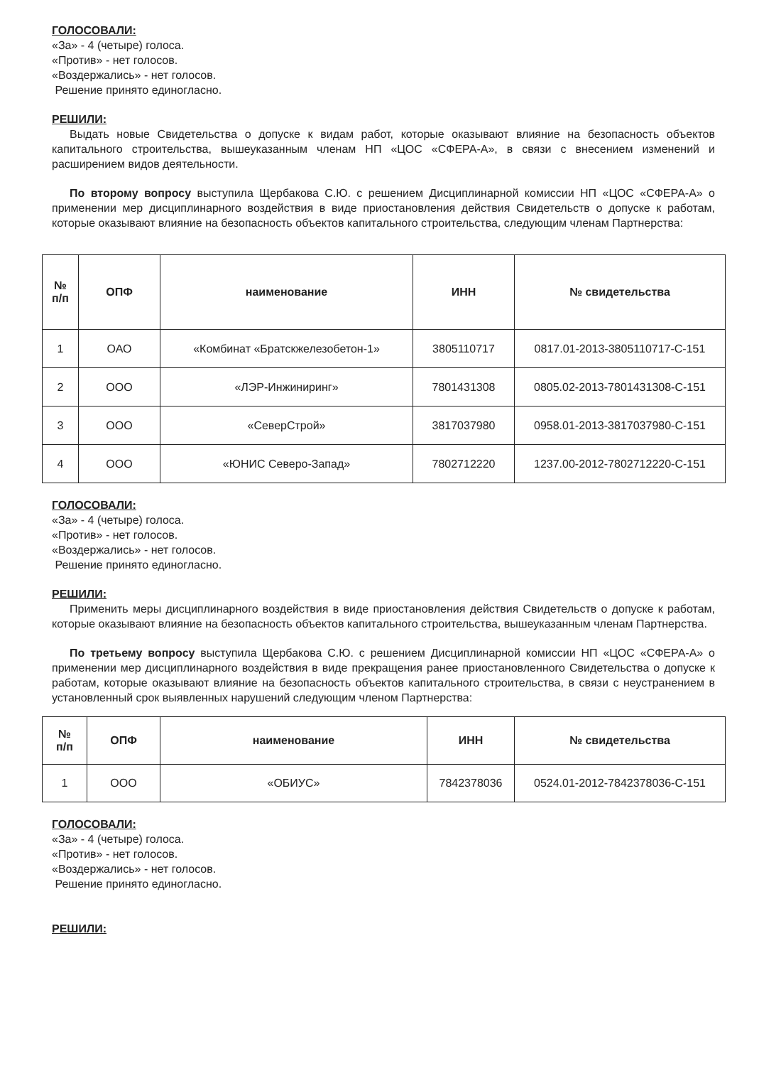ГОЛОСОВАЛИ:
«За» - 4 (четыре) голоса.
«Против» - нет голосов.
«Воздержались» - нет голосов.
Решение принято единогласно.
РЕШИЛИ:
Выдать новые Свидетельства о допуске к видам работ, которые оказывают влияние на безопасность объектов капитального строительства, вышеуказанным членам НП «ЦОС «СФЕРА-А», в связи с внесением изменений и расширением видов деятельности.
По второму вопросу выступила Щербакова С.Ю. с решением Дисциплинарной комиссии НП «ЦОС «СФЕРА-А» о применении мер дисциплинарного воздействия в виде приостановления действия Свидетельств о допуске к работам, которые оказывают влияние на безопасность объектов капитального строительства, следующим членам Партнерства:
| № п/п | ОПФ | наименование | ИНН | № свидетельства |
| --- | --- | --- | --- | --- |
| 1 | ОАО | «Комбинат «Братскжелезобетон-1» | 3805110717 | 0817.01-2013-3805110717-С-151 |
| 2 | ООО | «ЛЭР-Инжиниринг» | 7801431308 | 0805.02-2013-7801431308-С-151 |
| 3 | ООО | «СеверСтрой» | 3817037980 | 0958.01-2013-3817037980-С-151 |
| 4 | ООО | «ЮНИС Северо-Запад» | 7802712220 | 1237.00-2012-7802712220-С-151 |
ГОЛОСОВАЛИ:
«За» - 4 (четыре) голоса.
«Против» - нет голосов.
«Воздержались» - нет голосов.
Решение принято единогласно.
РЕШИЛИ:
Применить меры дисциплинарного воздействия в виде приостановления действия Свидетельств о допуске к работам, которые оказывают влияние на безопасность объектов капитального строительства, вышеуказанным членам Партнерства.
По третьему вопросу выступила Щербакова С.Ю. с решением Дисциплинарной комиссии НП «ЦОС «СФЕРА-А» о применении мер дисциплинарного воздействия в виде прекращения ранее приостановленного Свидетельства о допуске к работам, которые оказывают влияние на безопасность объектов капитального строительства, в связи с неустранением в установленный срок выявленных нарушений следующим членом Партнерства:
| № п/п | ОПФ | наименование | ИНН | № свидетельства |
| --- | --- | --- | --- | --- |
| 1 | ООО | «ОБИУС» | 7842378036 | 0524.01-2012-7842378036-С-151 |
ГОЛОСОВАЛИ:
«За» - 4 (четыре) голоса.
«Против» - нет голосов.
«Воздержались» - нет голосов.
Решение принято единогласно.
РЕШИЛИ: